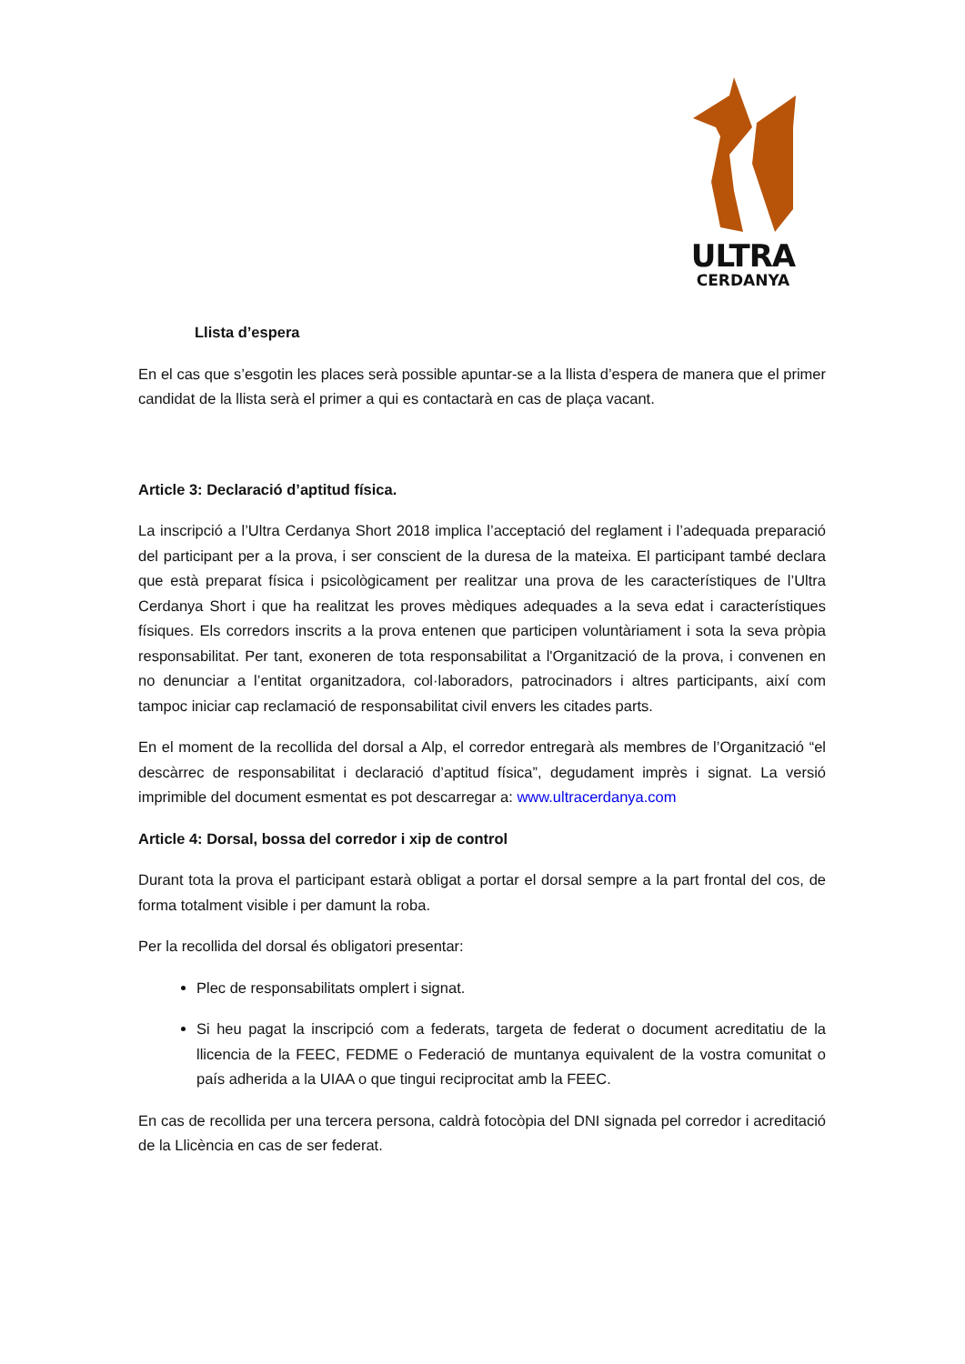ULTRA
CERDANYA
Llista d’espera
En el cas que s’esgotin les places serà possible apuntar-se a la llista d’espera de manera que el primer candidat de la llista serà el primer a qui es contactarà en cas de plaça vacant.
Article 3: Declaració d’aptitud física.
La inscripció a l’Ultra Cerdanya Short 2018 implica l’acceptació del reglament i l’adequada preparació del participant per a la prova, i ser conscient de la duresa de la mateixa. El participant també declara que està preparat física i psicològicament per realitzar una prova de les característiques de l’Ultra Cerdanya Short i que ha realitzat les proves mèdiques adequades a la seva edat i característiques físiques. Els corredors inscrits a la prova entenen que participen voluntàriament i sota la seva pròpia responsabilitat. Per tant, exoneren de tota responsabilitat a l'Organització de la prova, i convenen en no denunciar a l’entitat organitzadora, col·laboradors, patrocinadors i altres participants, així com tampoc iniciar cap reclamació de responsabilitat civil envers les citades parts.
En el moment de la recollida del dorsal a Alp, el corredor entregarà als membres de l’Organització “el descàrrec de responsabilitat i declaració d’aptitud física”, degudament imprès i signat. La versió imprimible del document esmentat es pot descarregar a: www.ultracerdanya.com
Article 4: Dorsal, bossa del corredor i xip de control
Durant tota la prova el participant estarà obligat a portar el dorsal sempre a la part frontal del cos, de forma totalment visible i per damunt la roba.
Per la recollida del dorsal és obligatori presentar:
Plec de responsabilitats omplert i signat.
Si heu pagat la inscripció com a federats, targeta de federat o document acreditatiu de la llicencia de la FEEC, FEDME o Federació de muntanya equivalent de la vostra comunitat o país adherida a la UIAA o que tingui reciprocitat amb la FEEC.
En cas de recollida per una tercera persona, caldrà fotocòpia del DNI signada pel corredor i acreditació de la Llicència en cas de ser federat.